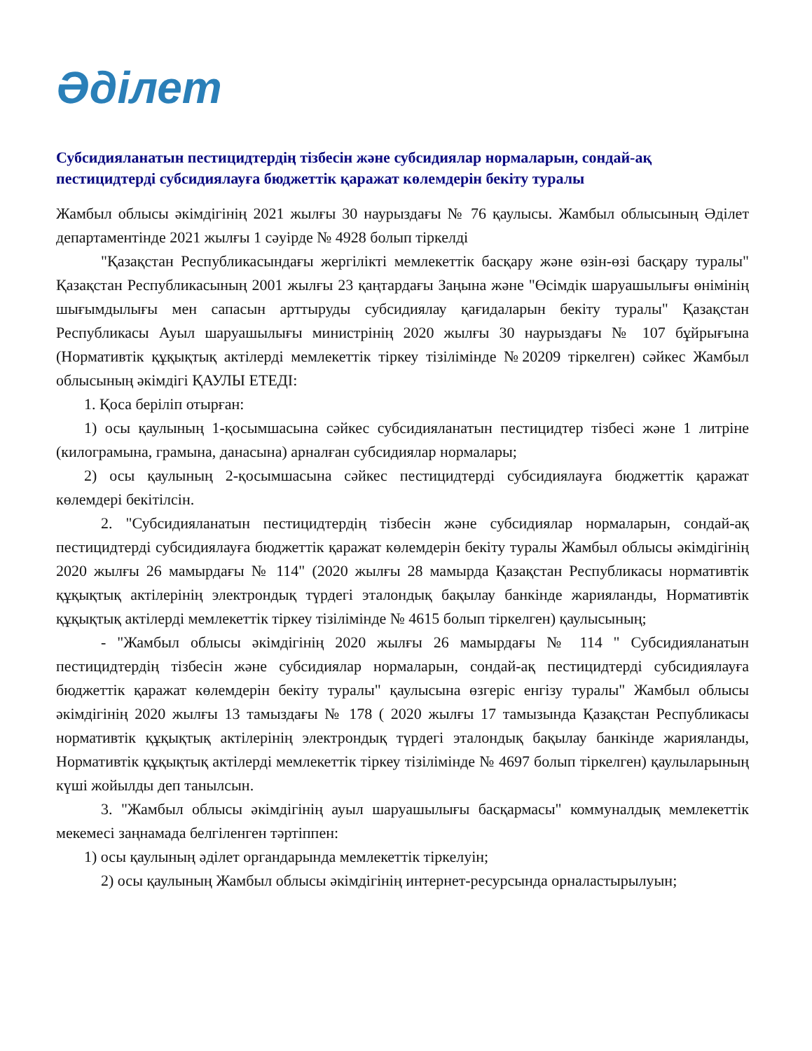Әділет
Субсидияланатын пестицидтердің тізбесін және субсидиялар нормаларын, сондай-ақ пестицидтерді субсидиялауға бюджеттік қаражат көлемдерін бекіту туралы
Жамбыл облысы әкімдігінің 2021 жылғы 30 наурыздағы № 76 қаулысы. Жамбыл облысының Әділет департаментінде 2021 жылғы 1 сәуірде № 4928 болып тіркелді
"Қазақстан Республикасындағы жергілікті мемлекеттік басқару және өзін-өзі басқару туралы" Қазақстан Республикасының 2001 жылғы 23 қаңтардағы Заңына және "Өсімдік шаруашылығы өнімінің шығымдылығы мен сапасын арттыруды субсидиялау қағидаларын бекіту туралы" Қазақстан Республикасы Ауыл шаруашылығы министрінің 2020 жылғы 30 наурыздағы № 107 бұйрығына (Нормативтік құқықтық актілерді мемлекеттік тіркеу тізілімінде №20209 тіркелген) сәйкес Жамбыл облысының әкімдігі ҚАУЛЫ ЕТЕДІ:
1. Қоса беріліп отырған:
1) осы қаулының 1-қосымшасына сәйкес субсидияланатын пестицидтер тізбесі және 1 литріне (килограмына, грамына, данасына) арналған субсидиялар нормалары;
2) осы қаулының 2-қосымшасына сәйкес пестицидтерді субсидиялауға бюджеттік қаражат көлемдері бекітілсін.
2. "Субсидияланатын пестицидтердің тізбесін және субсидиялар нормаларын, сондай-ақ пестицидтерді субсидиялауға бюджеттік қаражат көлемдерін бекіту туралы Жамбыл облысы әкімдігінің 2020 жылғы 26 мамырдағы № 114" (2020 жылғы 28 мамырда Қазақстан Республикасы нормативтік құқықтық актілерінің электрондық түрдегі эталондық бақылау банкінде жарияланды, Нормативтік құқықтық актілерді мемлекеттік тіркеу тізілімінде № 4615 болып тіркелген) қаулысының;
- "Жамбыл облысы әкімдігінің 2020 жылғы 26 мамырдағы № 114 " Субсидияланатын пестицидтердің тізбесін және субсидиялар нормаларын, сондай-ақ пестицидтерді субсидиялауға бюджеттік қаражат көлемдерін бекіту туралы" қаулысына өзгеріс енгізу туралы" Жамбыл облысы әкімдігінің 2020 жылғы 13 тамыздағы № 178 ( 2020 жылғы 17 тамызында Қазақстан Республикасы нормативтік құқықтық актілерінің электрондық түрдегі эталондық бақылау банкінде жарияланды, Нормативтік құқықтық актілерді мемлекеттік тіркеу тізілімінде № 4697 болып тіркелген) қаулыларының күші жойылды деп танылсын.
3. "Жамбыл облысы әкімдігінің ауыл шаруашылығы басқармасы" коммуналдық мемлекеттік мекемесі заңнамада белгіленген тәртіппен:
1) осы қаулының әділет органдарында мемлекеттік тіркелуін;
2) осы қаулының Жамбыл облысы әкімдігінің интернет-ресурсында орналастырылуын;